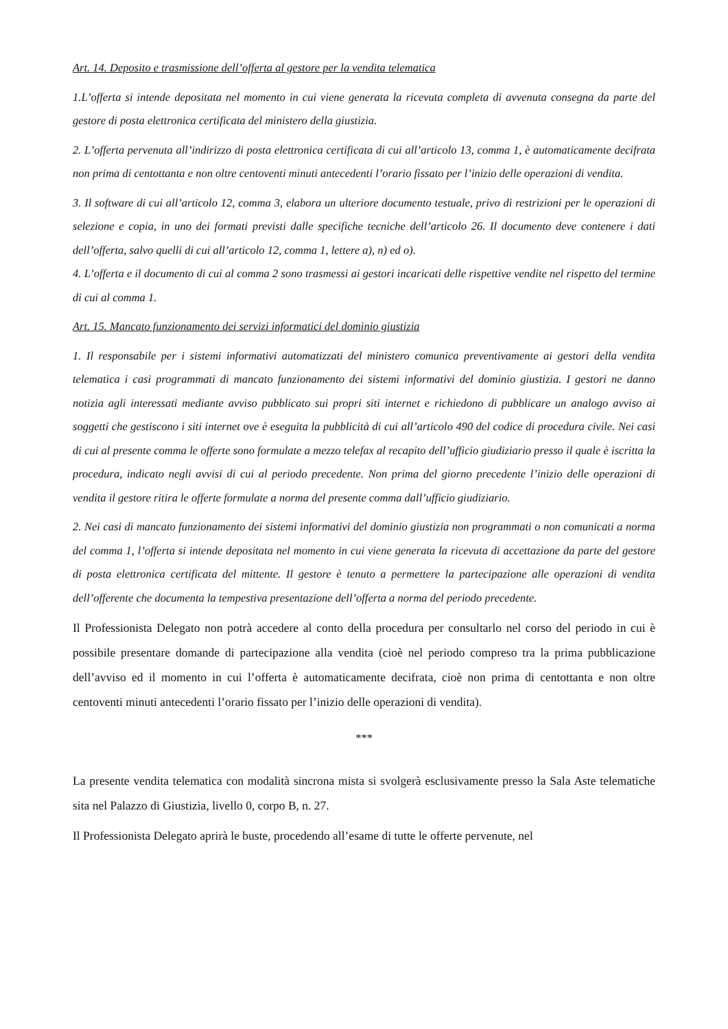Art. 14. Deposito e trasmissione dell’offerta al gestore per la vendita telematica
1.L’offerta si intende depositata nel momento in cui viene generata la ricevuta completa di avvenuta consegna da parte del gestore di posta elettronica certificata del ministero della giustizia.
2. L’offerta pervenuta all’indirizzo di posta elettronica certificata di cui all’articolo 13, comma 1, è automaticamente decifrata non prima di centottanta e non oltre centoventi minuti antecedenti l’orario fissato per l’inizio delle operazioni di vendita.
3. Il software di cui all’articolo 12, comma 3, elabora un ulteriore documento testuale, privo di restrizioni per le operazioni di selezione e copia, in uno dei formati previsti dalle specifiche tecniche dell’articolo 26. Il documento deve contenere i dati dell’offerta, salvo quelli di cui all’articolo 12, comma 1, lettere a), n) ed o).
4. L’offerta e il documento di cui al comma 2 sono trasmessi ai gestori incaricati delle rispettive vendite nel rispetto del termine di cui al comma 1.
Art. 15. Mancato funzionamento dei servizi informatici del dominio giustizia
1. Il responsabile per i sistemi informativi automatizzati del ministero comunica preventivamente ai gestori della vendita telematica i casi programmati di mancato funzionamento dei sistemi informativi del dominio giustizia. I gestori ne danno notizia agli interessati mediante avviso pubblicato sui propri siti internet e richiedono di pubblicare un analogo avviso ai soggetti che gestiscono i siti internet ove è eseguita la pubblicità di cui all’articolo 490 del codice di procedura civile. Nei casi di cui al presente comma le offerte sono formulate a mezzo telefax al recapito dell’ufficio giudiziario presso il quale è iscritta la procedura, indicato negli avvisi di cui al periodo precedente. Non prima del giorno precedente l’inizio delle operazioni di vendita il gestore ritira le offerte formulate a norma del presente comma dall’ufficio giudiziario.
2. Nei casi di mancato funzionamento dei sistemi informativi del dominio giustizia non programmati o non comunicati a norma del comma 1, l’offerta si intende depositata nel momento in cui viene generata la ricevuta di accettazione da parte del gestore di posta elettronica certificata del mittente. Il gestore è tenuto a permettere la partecipazione alle operazioni di vendita dell’offerente che documenta la tempestiva presentazione dell’offerta a norma del periodo precedente.
Il Professionista Delegato non potrà accedere al conto della procedura per consultarlo nel corso del periodo in cui è possibile presentare domande di partecipazione alla vendita (cioè nel periodo compreso tra la prima pubblicazione dell’avviso ed il momento in cui l’offerta è automaticamente decifrata, cioè non prima di centottanta e non oltre centoventi minuti antecedenti l’orario fissato per l’inizio delle operazioni di vendita).
***
La presente vendita telematica con modalità sincrona mista si svolgerà esclusivamente presso la Sala Aste telematiche sita nel Palazzo di Giustizia, livello 0, corpo B, n. 27.
Il Professionista Delegato aprirà le buste, procedendo all’esame di tutte le offerte pervenute, nel